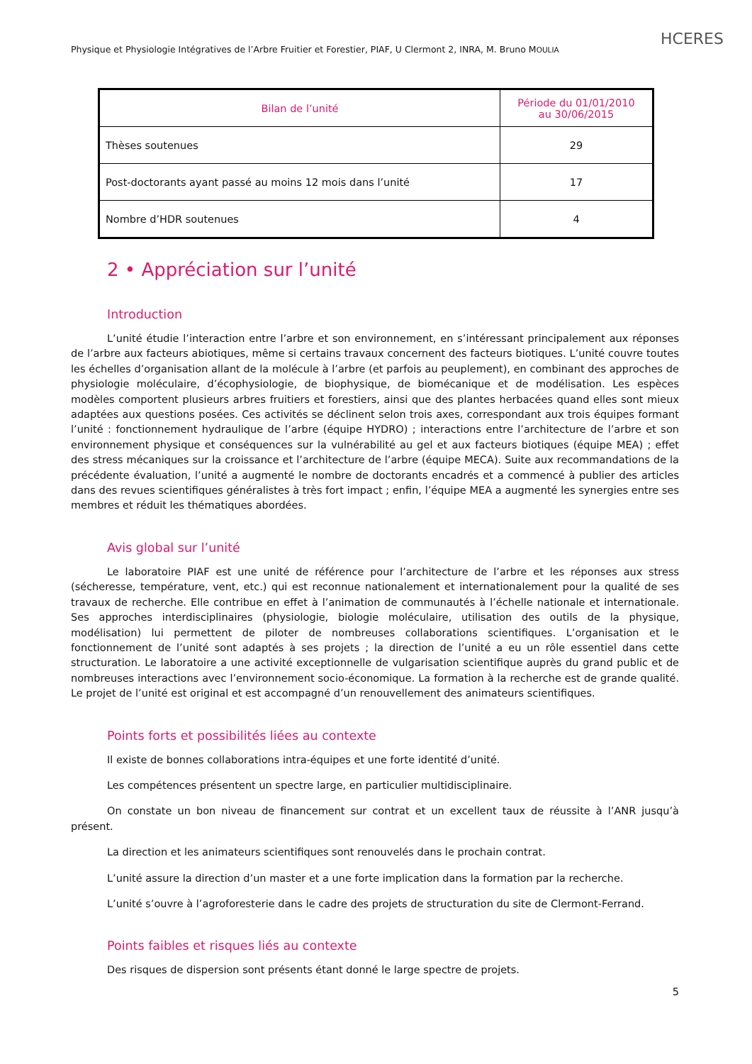Physique et Physiologie Intégratives de l’Arbre Fruitier et Forestier, PIAF, U Clermont 2, INRA, M. Bruno MOULIA
HCERES
| Bilan de l’unité | Période du 01/01/2010 au 30/06/2015 |
| --- | --- |
| Thèses soutenues | 29 |
| Post-doctorants ayant passé au moins 12 mois dans l’unité | 17 |
| Nombre d’HDR soutenues | 4 |
2 • Appréciation sur l’unité
Introduction
L’unité étudie l’interaction entre l’arbre et son environnement, en s’intéressant principalement aux réponses de l’arbre aux facteurs abiotiques, même si certains travaux concernent des facteurs biotiques. L’unité couvre toutes les échelles d’organisation allant de la molécule à l’arbre (et parfois au peuplement), en combinant des approches de physiologie moléculaire, d’écophysiologie, de biophysique, de biomécanique et de modélisation. Les espèces modèles comportent plusieurs arbres fruitiers et forestiers, ainsi que des plantes herbacées quand elles sont mieux adaptées aux questions posées. Ces activités se déclinent selon trois axes, correspondant aux trois équipes formant l’unité : fonctionnement hydraulique de l’arbre (équipe HYDRO) ; interactions entre l’architecture de l’arbre et son environnement physique et conséquences sur la vulnérabilité au gel et aux facteurs biotiques (équipe MEA) ; effet des stress mécaniques sur la croissance et l’architecture de l’arbre (équipe MECA). Suite aux recommandations de la précédente évaluation, l’unité a augmenté le nombre de doctorants encadrés et a commencé à publier des articles dans des revues scientifiques généralistes à très fort impact ; enfin, l’équipe MEA a augmenté les synergies entre ses membres et réduit les thématiques abordées.
Avis global sur l’unité
Le laboratoire PIAF est une unité de référence pour l’architecture de l’arbre et les réponses aux stress (sécheresse, température, vent, etc.) qui est reconnue nationalement et internationalement pour la qualité de ses travaux de recherche. Elle contribue en effet à l’animation de communautés à l’échelle nationale et internationale. Ses approches interdisciplinaires (physiologie, biologie moléculaire, utilisation des outils de la physique, modélisation) lui permettent de piloter de nombreuses collaborations scientifiques. L’organisation et le fonctionnement de l’unité sont adaptés à ses projets ; la direction de l’unité a eu un rôle essentiel dans cette structuration. Le laboratoire a une activité exceptionnelle de vulgarisation scientifique auprès du grand public et de nombreuses interactions avec l’environnement socio-économique. La formation à la recherche est de grande qualité. Le projet de l’unité est original et est accompagné d’un renouvellement des animateurs scientifiques.
Points forts et possibilités liées au contexte
Il existe de bonnes collaborations intra-équipes et une forte identité d’unité.
Les compétences présentent un spectre large, en particulier multidisciplinaire.
On constate un bon niveau de financement sur contrat et un excellent taux de réussite à l’ANR jusqu’à présent.
La direction et les animateurs scientifiques sont renouvelés dans le prochain contrat.
L’unité assure la direction d’un master et a une forte implication dans la formation par la recherche.
L’unité s’ouvre à l’agroforesterie dans le cadre des projets de structuration du site de Clermont-Ferrand.
Points faibles et risques liés au contexte
Des risques de dispersion sont présents étant donné le large spectre de projets.
5